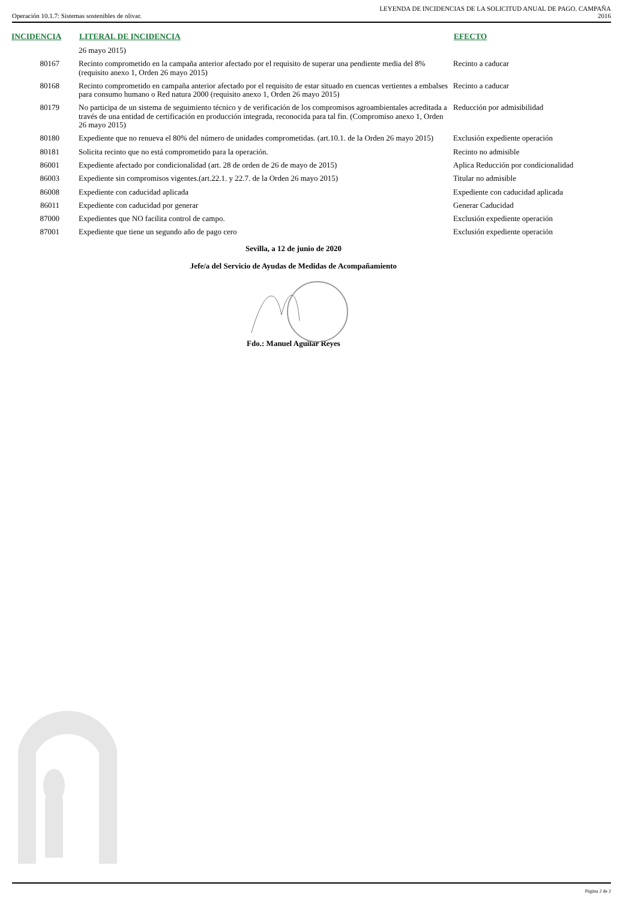Operación 10.1.7: Sistemas sostenibles de olivar.
LEYENDA DE INCIDENCIAS DE LA SOLICITUD ANUAL DE PAGO. CAMPAÑA
2016
| INCIDENCIA | LITERAL DE INCIDENCIA | EFECTO |
| --- | --- | --- |
| | 26 mayo 2015) | |
| 80167 | Recinto comprometido en la campaña anterior afectado por el requisito de superar una pendiente media del 8% (requisito anexo 1, Orden 26 mayo 2015) | Recinto a caducar |
| 80168 | Recinto comprometido en campaña anterior afectado por el requisito de estar situado en cuencas vertientes a embalses para consumo humano o Red natura 2000 (requisito anexo 1, Orden 26 mayo 2015) | Recinto a caducar |
| 80179 | No participa de un sistema de seguimiento técnico y de verificación de los compromisos agroambientales acreditada a través de una entidad de certificación en producción integrada, reconocida para tal fin. (Compromiso anexo 1, Orden 26 mayo 2015) | Reducción por admisibilidad |
| 80180 | Expediente que no renueva el 80% del número de unidades comprometidas. (art.10.1. de la Orden 26 mayo 2015) | Exclusión expediente operación |
| 80181 | Solicita recinto que no está comprometido para la operación. | Recinto no admisible |
| 86001 | Expediente afectado por condicionalidad (art. 28 de orden de 26 de mayo de 2015) | Aplica Reducción por condicionalidad |
| 86003 | Expediente sin compromisos vigentes.(art.22.1. y 22.7. de la Orden 26 mayo 2015) | Titular no admisible |
| 86008 | Expediente con caducidad aplicada | Expediente con caducidad aplicada |
| 86011 | Expediente con caducidad por generar | Generar Caducidad |
| 87000 | Expedientes que NO facilita control de campo. | Exclusión expediente operación |
| 87001 | Expediente que tiene un segundo año de pago cero | Exclusión expediente operación |
Sevilla, a 12 de junio de 2020
Jefe/a del Servicio de Ayudas de Medidas de Acompañamiento
Fdo.: Manuel Aguilar Reyes
Página 2 de 2